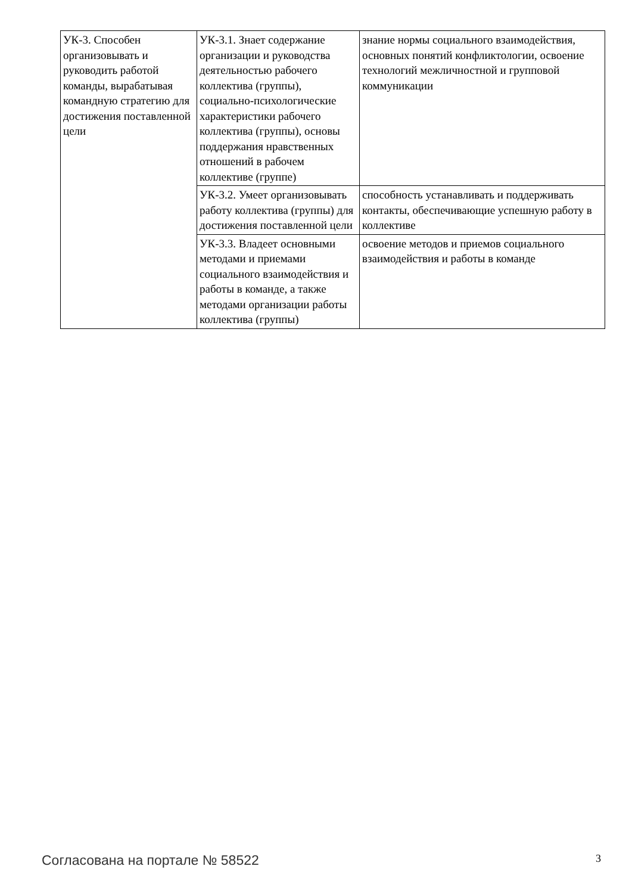| УК-3. Способен организовывать и руководить работой команды, вырабатывая командную стратегию для достижения поставленной цели | УК-3.1. Знает содержание организации и руководства деятельностью рабочего коллектива (группы), социально-психологические характеристики рабочего коллектива (группы), основы поддержания нравственных отношений в рабочем коллективе (группе) | знание нормы социального взаимодействия, основных понятий конфликтологии, освоение технологий межличностной и групповой коммуникации |
| | УК-3.2. Умеет организовывать работу коллектива (группы) для достижения поставленной цели | способность устанавливать и поддерживать контакты, обеспечивающие успешную работу в коллективе |
| | УК-3.3. Владеет основными методами и приемами социального взаимодействия и работы в команде, а также методами организации работы коллектива (группы) | освоение методов и приемов социального взаимодействия и работы в команде |
Согласована на портале № 58522 3